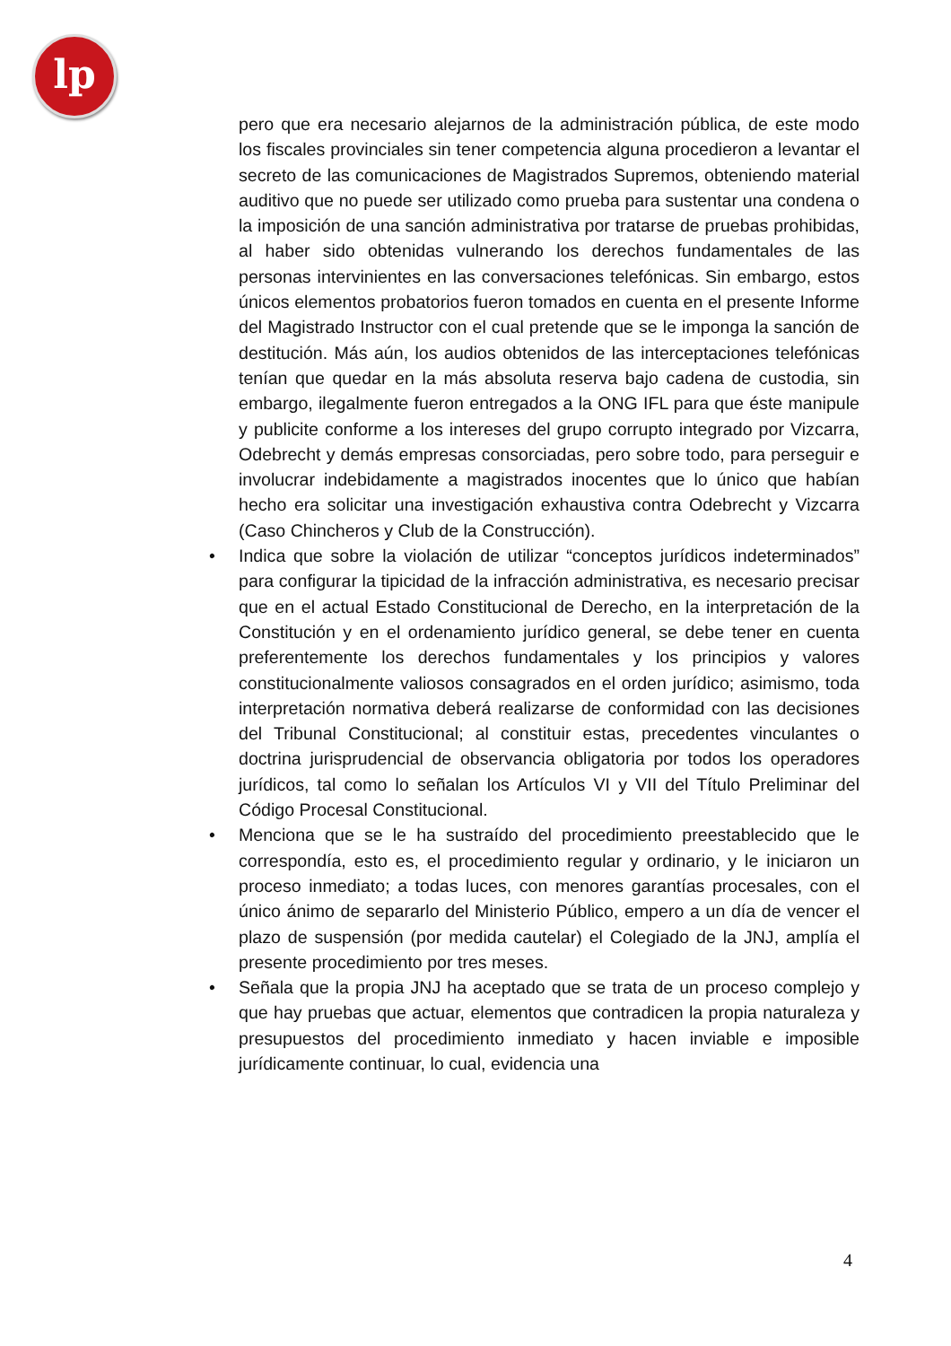lp
pero que era necesario alejarnos de la administración pública, de este modo los fiscales provinciales sin tener competencia alguna procedieron a levantar el secreto de las comunicaciones de Magistrados Supremos, obteniendo material auditivo que no puede ser utilizado como prueba para sustentar una condena o la imposición de una sanción administrativa por tratarse de pruebas prohibidas, al haber sido obtenidas vulnerando los derechos fundamentales de las personas intervinientes en las conversaciones telefónicas. Sin embargo, estos únicos elementos probatorios fueron tomados en cuenta en el presente Informe del Magistrado Instructor con el cual pretende que se le imponga la sanción de destitución. Más aún, los audios obtenidos de las interceptaciones telefónicas tenían que quedar en la más absoluta reserva bajo cadena de custodia, sin embargo, ilegalmente fueron entregados a la ONG IFL para que éste manipule y publicite conforme a los intereses del grupo corrupto integrado por Vizcarra, Odebrecht y demás empresas consorciadas, pero sobre todo, para perseguir e involucrar indebidamente a magistrados inocentes que lo único que habían hecho era solicitar una investigación exhaustiva contra Odebrecht y Vizcarra (Caso Chincheros y Club de la Construcción).
• Indica que sobre la violación de utilizar “conceptos jurídicos indeterminados” para configurar la tipicidad de la infracción administrativa, es necesario precisar que en el actual Estado Constitucional de Derecho, en la interpretación de la Constitución y en el ordenamiento jurídico general, se debe tener en cuenta preferentemente los derechos fundamentales y los principios y valores constitucionalmente valiosos consagrados en el orden jurídico; asimismo, toda interpretación normativa deberá realizarse de conformidad con las decisiones del Tribunal Constitucional; al constituir estas, precedentes vinculantes o doctrina jurisprudencial de observancia obligatoria por todos los operadores jurídicos, tal como lo señalan los Artículos VI y VII del Título Preliminar del Código Procesal Constitucional.
• Menciona que se le ha sustraído del procedimiento preestablecido que le correspondía, esto es, el procedimiento regular y ordinario, y le iniciaron un proceso inmediato; a todas luces, con menores garantías procesales, con el único ánimo de separarlo del Ministerio Público, empero a un día de vencer el plazo de suspensión (por medida cautelar) el Colegiado de la JNJ, amplía el presente procedimiento por tres meses.
• Señala que la propia JNJ ha aceptado que se trata de un proceso complejo y que hay pruebas que actuar, elementos que contradicen la propia naturaleza y presupuestos del procedimiento inmediato y hacen inviable e imposible jurídicamente continuar, lo cual, evidencia una
4